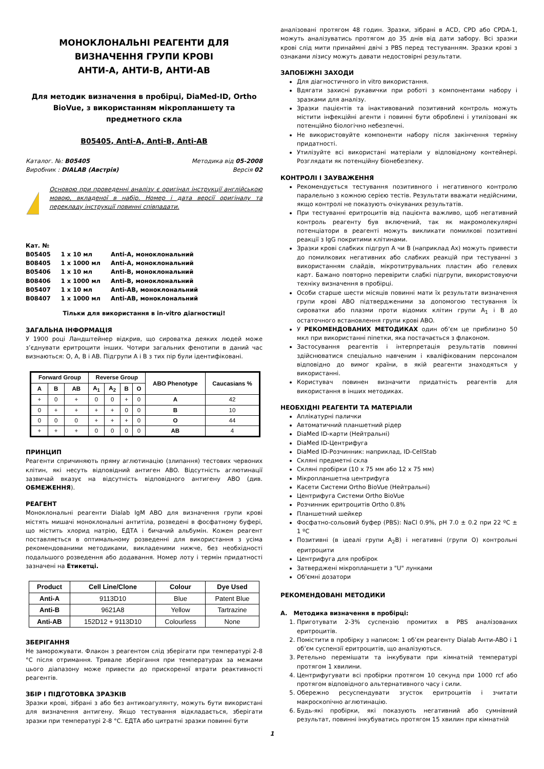МОНОКЛОНАЛЬНІ РЕАГЕНТИ ДЛЯ
ВИЗНАЧЕННЯ ГРУПИ КРОВІ
АНТИ-А, АНТИ-В, АНТИ-АВ
Для методик визначення в пробірці, DiaMed-ID, Ortho BioVue, з використанням мікропланшету та предметного скла
B05405, Anti-A, Anti-B, Anti-AB
Каталог. №: B05405
Виробник : DIALAB (Австрія)
Методика від 05-2008
Версія 02
Основою при проведенні аналізу є оригінал інструкції англійською мовою, вкладеної в набір. Номер і дата версії оригіналу та перекладу інструкції повинні співпадати.
Кат. №
| B05405 | 1 x 10 мл | Anti-A, моноклональний |
| B08405 | 1 x 1000 мл | Anti-A, моноклональний |
| B05406 | 1 x 10 мл | Anti-B, моноклональний |
| B08406 | 1 x 1000 мл | Anti-B, моноклональний |
| B05407 | 1 x 10 мл | Anti-AB, моноклональний |
| B08407 | 1 x 1000 мл | Anti-AB, моноклональний |
Тільки для використання в in-vitro діагностиці!
ЗАГАЛЬНА ІНФОРМАЦІЯ
У 1900 році Ландштейнер відкрив, що сироватка деяких людей може з’єднувати еритроцити інших. Чотири загальних фенотипи в даний час визнаються: O, A, B і AB. Підгрупи A і B з тих пір були ідентифіковані.
| Forward Group | | | Reverse Group | | | | ABO Phenotype | Caucasians % |
| --- | --- | --- | --- | --- | --- | --- | --- | --- |
| A | B | AB | A<sub>1</sub> | A<sub>2</sub> | B | O | | |
| + | 0 | + | 0 | 0 | + | 0 | A | 42 |
| 0 | + | + | + | + | 0 | 0 | B | 10 |
| 0 | 0 | 0 | + | + | + | 0 | O | 44 |
| + | + | + | 0 | 0 | 0 | 0 | AB | 4 |
ПРИНЦИП
Реагенти спричиняють пряму аглютинацію (злипання) тестових червоних клітин, які несуть відповідний антиген ABO. Відсутність аглютинації зазвичай вказує на відсутність відповідного антигену ABO (див. ОБМЕЖЕННЯ).
РЕАГЕНТ
Моноклональні реагенти Dialab IgM ABO для визначення групи крові містять мишачі моноклональні антитіла, розведені в фосфатному буфері, що містить хлорид натрію, ЕДТА і бичачий альбумін. Кожен реагент поставляється в оптимальному розведенні для використання з усіма рекомендованими методиками, викладеними нижче, без необхідності подальшого розведення або додавання. Номер лоту і термін придатності зазначені на Етикетці.
| Product | Cell Line/Clone | Colour | Dye Used |
| --- | --- | --- | --- |
| Anti-A | 9113D10 | Blue | Patent Blue |
| Anti-B | 9621A8 | Yellow | Tartrazine |
| Anti-AB | 152D12 + 9113D10 | Colourless | None |
ЗБЕРІГАННЯ
Не заморожувати. Флакон з реагентом слід зберігати при температурі 2-8 °C після отримання. Тривале зберігання при температурах за межами цього діапазону може привести до прискореної втрати реактивності реагентів.
ЗБІР І ПІДГОТОВКА ЗРАЗКІВ
Зразки крові, зібрані з або без антикоагулянту, можуть бути використані для визначення антигену. Якщо тестування відкладається, зберігати зразки при температурі 2-8 °C. ЕДТА або цитратні зразки повинні бути
аналізовані протягом 48 годин. Зразки, зібрані в ACD, CPD або CPDA-1, можуть аналізуватись протягом до 35 днів від дати забору. Всі зразки крові слід мити принаймні двічі з PBS перед тестуванням. Зразки крові з ознаками лізису можуть давати недостовірні результати.
ЗАПОБІЖНІ ЗАХОДИ
Для діагностичного in vitro використання.
Вдягати захисні рукавички при роботі з компонентами набору і зразками для аналізу.
Зразки пацієнтів та інактивований позитивний контроль можуть містити інфекційні агенти і повинні бути оброблені і утилізовані як потенційно біологічно небезпечні.
Не використовуйте компоненти набору після закінчення терміну придатності.
Утилізуйте всі використані матеріали у відповідному контейнері. Розглядати як потенційну біонебезпеку.
КОНТРОЛІ І ЗАУВАЖЕННЯ
Рекомендується тестування позитивного і негативного контролю паралельно з кожною серією тестів. Результати вважати недійсними, якщо контролі не показують очікуваних результатів.
При тестуванні еритроцитів від пацієнта важливо, щоб негативний контроль реагенту був включений, так як макромолекулярні потенціатори в реагенті можуть викликати помилкові позитивні реакції з IgG покритими клітинами.
Зразки крові слабких підгруп А чи В (наприклад Ax) можуть привести до помилкових негативних або слабких реакцій при тестуванні з використанням слайдів, мікротитрувальних пластин або гелевих карт. Бажано повторно перевірити слабкі підгрупи, використовуючи техніку визначення в пробірці.
Особи старше шести місяців повинні мати їх результати визначення групи крові ABO підтвердженими за допомогою тестування їх сироватки або плазми проти відомих клітин групи A<sub>1</sub> і B до остаточного встановлення групи крові ABO.
У РЕКОМЕНДОВАНИХ МЕТОДИКАХ один об’єм це приблизно 50 мкл при використанні піпетки, яка постачається з флаконом.
Застосування реагентів і інтерпретація результатів повинні здійснюватися спеціально навченим і кваліфікованим персоналом відповідно до вимог країни, в якій реагенти знаходяться у використанні.
Користувач повинен визначити придатність реагентів для використання в інших методиках.
НЕОБХІДНІ РЕАГЕНТИ ТА МАТЕРІАЛИ
Аплікатурні палички
Автоматичний планшетний рідер
DiaMed ID-карти (Нейтральні)
DiaMed ID-Центрифуга
DiaMed ID-Розчинник: наприклад, ID-CellStab
Скляні предметні скла
Скляні пробірки (10 x 75 мм або 12 x 75 мм)
Мікропланшетна центрифуга
Касети Системи Ortho BioVue (Нейтральні)
Центрифуга Системи Ortho BioVue
Розчинник еритроцитів Ortho 0.8%
Планшетний шейкер
Фосфатно-сольовий буфер (PBS): NaCl 0.9%, pH 7.0 ± 0.2 при 22 ºC ± 1 ºC
Позитивні (в ідеалі групи A<sub>2</sub>B) і негативні (групи O) контрольні еритроцити
Центрифуга для пробірок
Затверджені мікропланшети з "U" лунками
Об'ємні дозатори
РЕКОМЕНДОВАНІ МЕТОДИКИ
A. Методика визначення в пробірці:
1. Приготувати 2-3% суспензію промитих в PBS аналізованих еритроцитів.
2. Помістити в пробірку з написом: 1 об’єм реагенту Dialab Анти-ABO і 1 об’єм суспензії еритроцитів, що аналізуються.
3. Ретельно перемішати та інкубувати при кімнатній температурі протягом 1 хвилини.
4. Центрифугувати всі пробірки протягом 10 секунд при 1000 rcf або протягом відповідного альтернативного часу і сили.
5. Обережно ресуспендувати згусток еритроцитів і зчитати макроскопічно аглютинацію.
6. Будь-які пробірки, які показують негативний або сумнівний результат, повинні інкубуватись протягом 15 хвилин при кімнатній
1